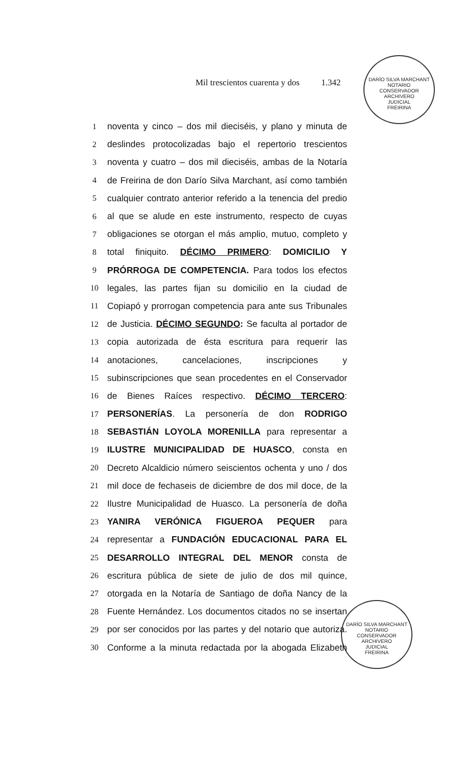Mil trescientos cuarenta y dos 1.342
DARÍO SILVA MARCHANT
NOTARIO
CONSERVADOR
ARCHIVERO
JUDICIAL
FREIRINA
DARÍO SILVA MARCHANT
NOTARIO
CONSERVADOR
ARCHIVERO
JUDICIAL
FREIRINA
1 noventa y cinco – dos mil dieciséis, y plano y minuta de
2 deslindes protocolizadas bajo el repertorio trescientos
3 noventa y cuatro – dos mil dieciséis, ambas de la Notaría
4 de Freirina de don Darío Silva Marchant, así como también
5 cualquier contrato anterior referido a la tenencia del predio
6 al que se alude en este instrumento, respecto de cuyas
7 obligaciones se otorgan el más amplio, mutuo, completo y
8 total finiquito. DÉCIMO PRIMERO: DOMICILIO Y
9 PRÓRROGA DE COMPETENCIA. Para todos los efectos
10 legales, las partes fijan su domicilio en la ciudad de
11 Copiapó y prorrogan competencia para ante sus Tribunales
12 de Justicia. DÉCIMO SEGUNDO: Se faculta al portador de
13 copia autorizada de ésta escritura para requerir las
14 anotaciones, cancelaciones, inscripciones y
15 subinscripciones que sean procedentes en el Conservador
16 de Bienes Raíces respectivo. DÉCIMO TERCERO:
17 PERSONERÍAS. La personería de don RODRIGO
18 SEBASTIÁN LOYOLA MORENILLA para representar a
19 ILUSTRE MUNICIPALIDAD DE HUASCO, consta en
20 Decreto Alcaldicio número seiscientos ochenta y uno / dos
21 mil doce de fechaseis de diciembre de dos mil doce, de la
22 Ilustre Municipalidad de Huasco. La personería de doña
23 YANIRA VERÓNICA FIGUEROA PEQUER para
24 representar a FUNDACIÓN EDUCACIONAL PARA EL
25 DESARROLLO INTEGRAL DEL MENOR consta de
26 escritura pública de siete de julio de dos mil quince,
27 otorgada en la Notaría de Santiago de doña Nancy de la
28 Fuente Hernández. Los documentos citados no se insertan
29 por ser conocidos por las partes y del notario que autoriza.
30 Conforme a la minuta redactada por la abogada Elizabeth